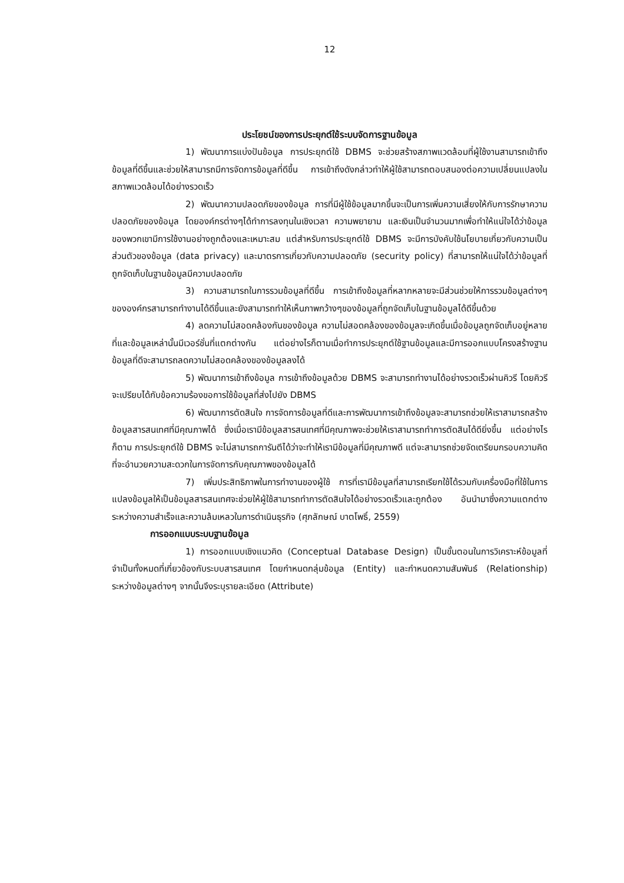12
ประโยชน์ของการประยุกต์ใช้ระบบจัดการฐานข้อมูล
1) พัฒนาการแบ่งปันข้อมูล การประยุกต์ใช้ DBMS จะช่วยสร้างสภาพแวดล้อมที่ผู้ใช้งานสามารถเข้าถึงข้อมูลที่ดีขึ้นและช่วยให้สามารถมีการจัดการข้อมูลที่ดีขึ้น การเข้าถึงดังกล่าวทำให้ผู้ใช้สามารถตอบสนองต่อความเปลี่ยนแปลงในสภาพแวดล้อมได้อย่างรวดเร็ว
2) พัฒนาความปลอดภัยของข้อมูล การที่มีผู้ใช้ข้อมูลมากขึ้นจะเป็นการเพิ่มความเสี่ยงให้กับการรักษาความปลอดภัยของข้อมูล โดยองค์กรต่างๆได้ทำการลงทุนในเชิงเวลา ความพยายาม และเงินเป็นจำนวนมากเพื่อทำให้แน่ใจได้ว่าข้อมูลของพวกเขามีการใช้งานอย่างถูกต้องและเหมาะสม แต่สำหรับการประยุกต์ใช้ DBMS จะมีการบังคับใช้นโยบายเกี่ยวกับความเป็นส่วนตัวของข้อมูล (data privacy) และมาตรการเกี่ยวกับความปลอดภัย (security policy) ที่สามารถให้แน่ใจได้ว่าข้อมูลที่ถูกจัดเก็บในฐานข้อมูลมีความปลอดภัย
3) ความสามารถในการรวมข้อมูลที่ดีขึ้น การเข้าถึงข้อมูลที่หลากหลายจะมีส่วนช่วยให้การรวมข้อมูลต่างๆขององค์กรสามารถทำงานได้ดีขึ้นและยังสามารถทำให้เห็นภาพกว้างๆของข้อมูลที่ถูกจัดเก็บในฐานข้อมูลได้ดีขึ้นด้วย
4) ลดความไม่สอดคล้องกันของข้อมูล ความไม่สอดคล้องของข้อมูลจะเกิดขึ้นเมื่อข้อมูลถูกจัดเก็บอยู่หลายที่และข้อมูลเหล่านั้นมีเวอร์ชั่นที่แตกต่างกัน แต่อย่างไรก็ตามเมื่อทำการประยุกต์ใช้ฐานข้อมูลและมีการออกแบบโครงสร้างฐานข้อมูลที่ดีจะสามารถลดความไม่สอดคล้องของข้อมูลลงได้
5) พัฒนาการเข้าถึงข้อมูล การเข้าถึงข้อมูลด้วย DBMS จะสามารถทำงานได้อย่างรวดเร็วผ่านคิวรี โดยคิวรีจะเปรียบได้กับข้อความร้องขอการใช้ข้อมูลที่ส่งไปยัง DBMS
6) พัฒนาการตัดสินใจ การจัดการข้อมูลที่ดีและการพัฒนาการเข้าถึงข้อมูลจะสามารถช่วยให้เราสามารถสร้างข้อมูลสารสนเทศที่มีคุณภาพได้ ซึ่งเมื่อเรามีข้อมูลสารสนเทศที่มีคุณภาพจะช่วยให้เราสามารถทำการตัดสินได้ดียิ่งขึ้น แต่อย่างไรก็ตาม การประยุกต์ใช้ DBMS จะไม่สามารถการันตีได้ว่าจะทำให้เรามีข้อมูลที่มีคุณภาพดี แต่จะสามารถช่วยจัดเตรียมกรอบความคิดที่จะอำนวยความสะดวกในการจัดการกับคุณภาพของข้อมูลได้
7) เพิ่มประสิทธิภาพในการทำงานของผู้ใช้ การที่เรามีข้อมูลที่สามารถเรียกใช้ได้รวมกับเครื่องมือที่ใช้ในการแปลงข้อมูลให้เป็นข้อมูลสารสนเทศจะช่วยให้ผู้ใช้สามารถทำการตัดสินใจได้อย่างรวดเร็วและถูกต้อง อันนำมาซึ่งความแตกต่างระหว่างความสำเร็จและความล้มเหลวในการดำเนินธุรกิจ (ศุภลักษณ์ บาตโพธิ์, 2559)
การออกแบบระบบฐานข้อมูล
1) การออกแบบเชิงแนวคิด (Conceptual Database Design) เป็นขั้นตอนในการวิเคราะห์ข้อมูลที่จำเป็นทั้งหมดที่เกี่ยวข้องกับระบบสารสนเทศ โดยกำหนดกลุ่มข้อมูล (Entity) และกำหนดความสัมพันธ์ (Relationship) ระหว่างข้อมูลต่างๆ จากนั้นจึงระบุรายละเอียด (Attribute)